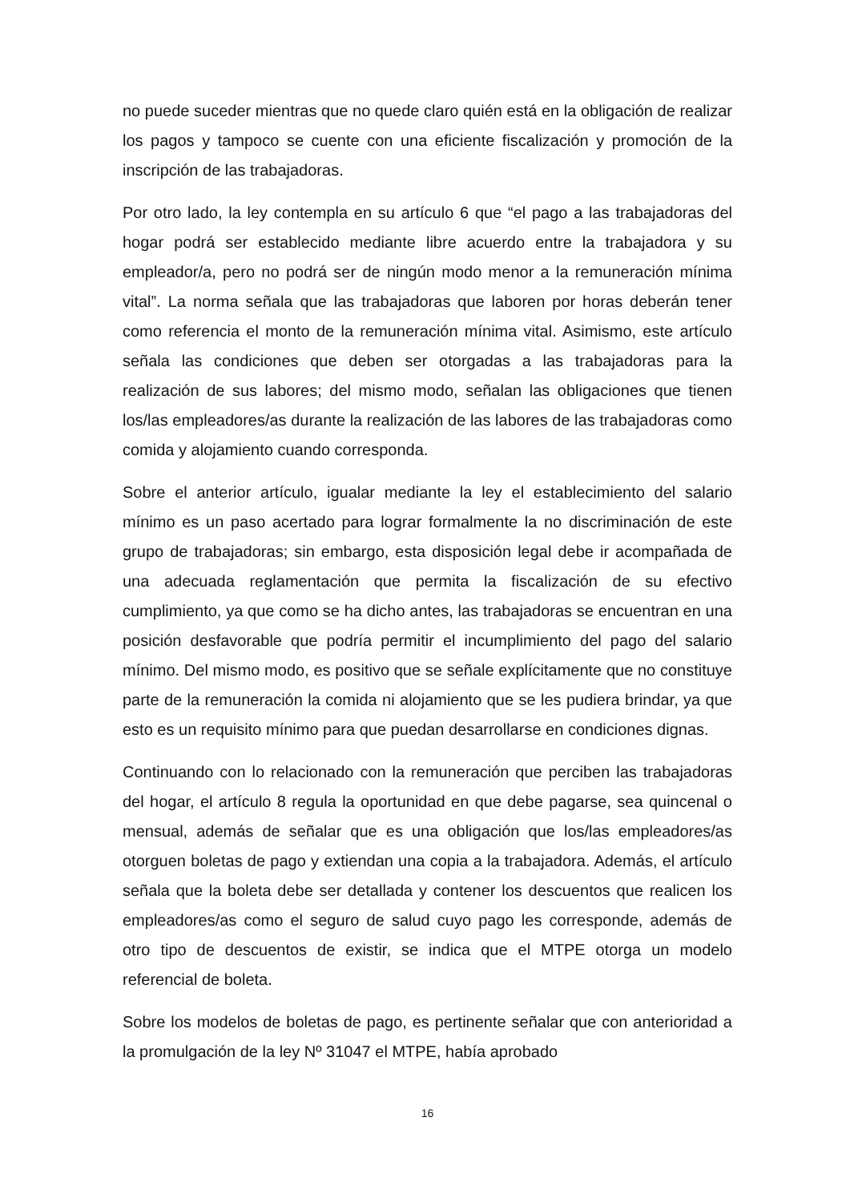no puede suceder mientras que no quede claro quién está en la obligación de realizar los pagos y tampoco se cuente con una eficiente fiscalización y promoción de la inscripción de las trabajadoras.
Por otro lado, la ley contempla en su artículo 6 que “el pago a las trabajadoras del hogar podrá ser establecido mediante libre acuerdo entre la trabajadora y su empleador/a, pero no podrá ser de ningún modo menor a la remuneración mínima vital”. La norma señala que las trabajadoras que laboren por horas deberán tener como referencia el monto de la remuneración mínima vital. Asimismo, este artículo señala las condiciones que deben ser otorgadas a las trabajadoras para la realización de sus labores; del mismo modo, señalan las obligaciones que tienen los/las empleadores/as durante la realización de las labores de las trabajadoras como comida y alojamiento cuando corresponda.
Sobre el anterior artículo, igualar mediante la ley el establecimiento del salario mínimo es un paso acertado para lograr formalmente la no discriminación de este grupo de trabajadoras; sin embargo, esta disposición legal debe ir acompañada de una adecuada reglamentación que permita la fiscalización de su efectivo cumplimiento, ya que como se ha dicho antes, las trabajadoras se encuentran en una posición desfavorable que podría permitir el incumplimiento del pago del salario mínimo. Del mismo modo, es positivo que se señale explícitamente que no constituye parte de la remuneración la comida ni alojamiento que se les pudiera brindar, ya que esto es un requisito mínimo para que puedan desarrollarse en condiciones dignas.
Continuando con lo relacionado con la remuneración que perciben las trabajadoras del hogar, el artículo 8 regula la oportunidad en que debe pagarse, sea quincenal o mensual, además de señalar que es una obligación que los/las empleadores/as otorguen boletas de pago y extiendan una copia a la trabajadora. Además, el artículo señala que la boleta debe ser detallada y contener los descuentos que realicen los empleadores/as como el seguro de salud cuyo pago les corresponde, además de otro tipo de descuentos de existir, se indica que el MTPE otorga un modelo referencial de boleta.
Sobre los modelos de boletas de pago, es pertinente señalar que con anterioridad a la promulgación de la ley Nº 31047 el MTPE, había aprobado
16